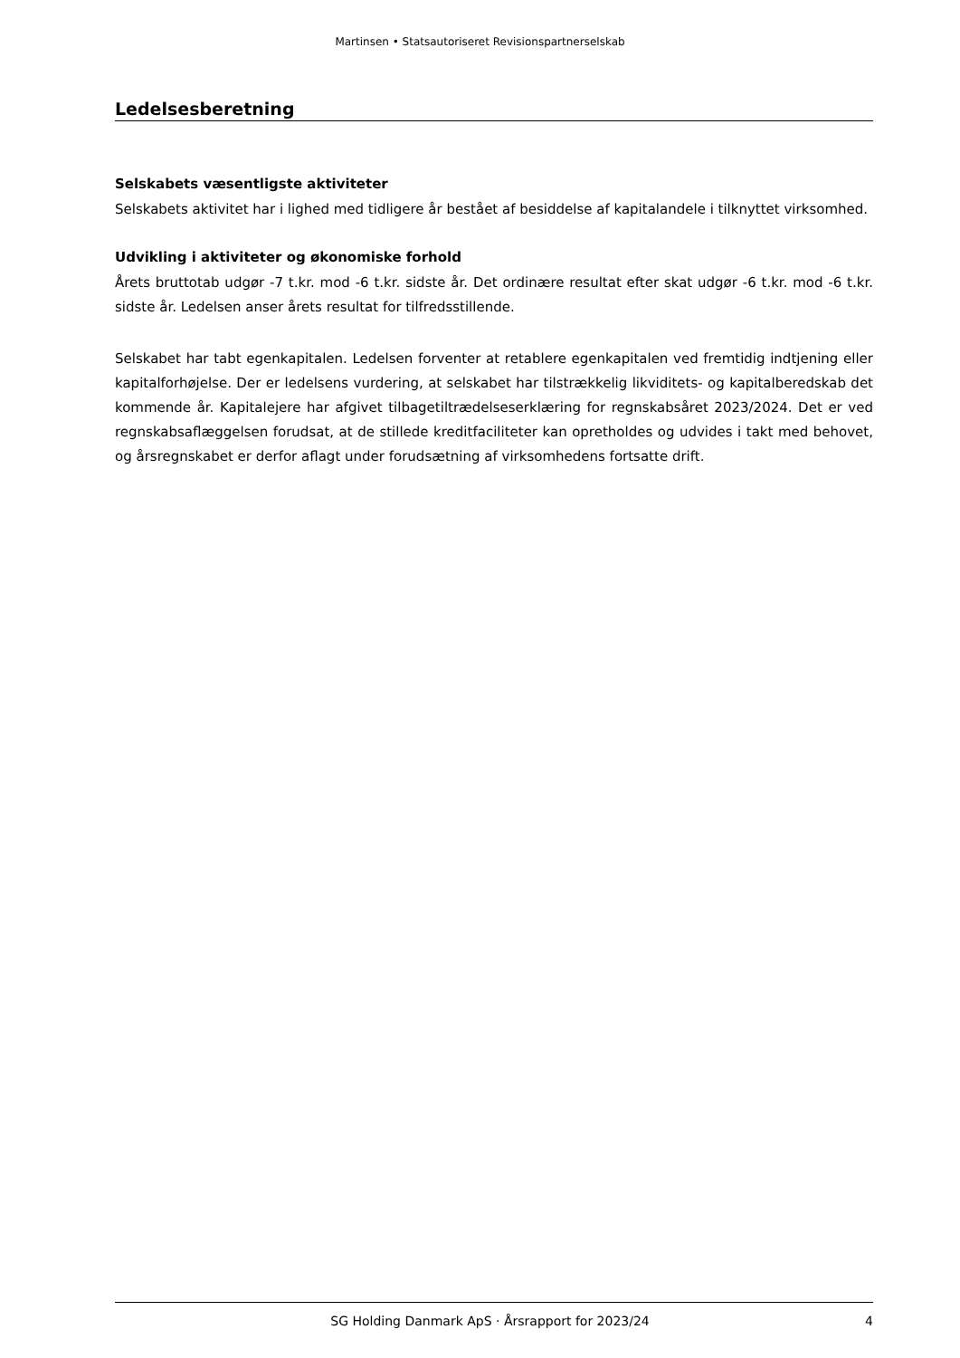Martinsen • Statsautoriseret Revisionspartnerselskab
Ledelsesberetning
Selskabets væsentligste aktiviteter
Selskabets aktivitet har i lighed med tidligere år bestået af besiddelse af kapitalandele i tilknyttet virksomhed.
Udvikling i aktiviteter og økonomiske forhold
Årets bruttotab udgør -7 t.kr. mod -6 t.kr. sidste år. Det ordinære resultat efter skat udgør -6 t.kr. mod -6 t.kr. sidste år. Ledelsen anser årets resultat for tilfredsstillende.
Selskabet har tabt egenkapitalen. Ledelsen forventer at retablere egenkapitalen ved fremtidig indtjening eller kapitalforhøjelse. Der er ledelsens vurdering, at selskabet har tilstrækkelig likviditets- og kapitalberedskab det kommende år. Kapitalejere har afgivet tilbagetiltrædelseserklæring for regnskabsåret 2023/2024. Det er ved regnskabsaflæggelsen forudsat, at de stillede kreditfaciliteter kan opretholdes og udvides i takt med behovet, og årsregnskabet er derfor aflagt under forudsætning af virksomhedens fortsatte drift.
SG Holding Danmark ApS · Årsrapport for 2023/24 4